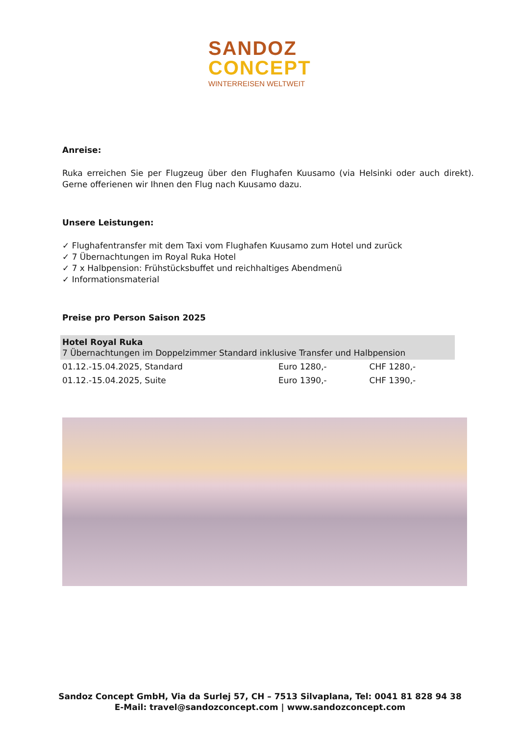SANDOZ
CONCEPT
WINTERREISEN WELTWEIT
Anreise:
Ruka erreichen Sie per Flugzeug über den Flughafen Kuusamo (via Helsinki oder auch direkt). Gerne offerienen wir Ihnen den Flug nach Kuusamo dazu.
Unsere Leistungen:
✓ Flughafentransfer mit dem Taxi vom Flughafen Kuusamo zum Hotel und zurück
✓ 7 Übernachtungen im Royal Ruka Hotel
✓ 7 x Halbpension: Frühstücksbuffet und reichhaltiges Abendmenü
✓ Informationsmaterial
Preise pro Person Saison 2025
| Hotel Royal Ruka 7 Übernachtungen im Doppelzimmer Standard inklusive Transfer und Halbpension | | |
| 01.12.-15.04.2025, Standard | Euro 1280,- | CHF 1280,- |
| 01.12.-15.04.2025, Suite | Euro 1390,- | CHF 1390,- |
Sandoz Concept GmbH, Via da Surlej 57, CH – 7513 Silvaplana, Tel: 0041 81 828 94 38
E-Mail: travel@sandozconcept.com | www.sandozconcept.com